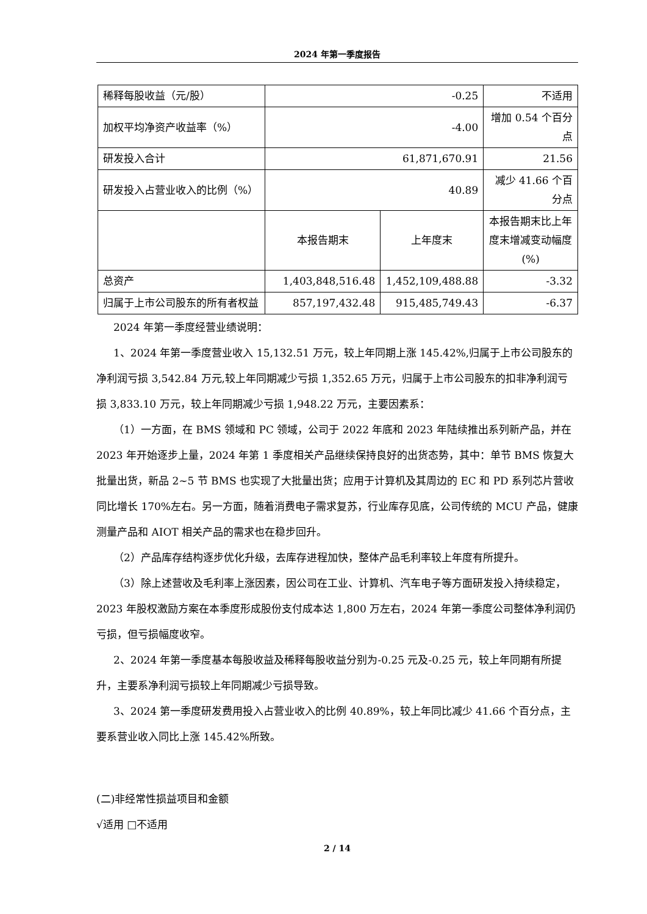2024 年第一季度报告
| 稀释每股收益（元/股） | -0.25 | | 不适用 |
| 加权平均净资产收益率（%） | -4.00 | | 增加 0.54 个百分点 |
| 研发投入合计 | 61,871,670.91 | | 21.56 |
| 研发投入占营业收入的比例（%） | 40.89 | | 减少 41.66 个百分点 |
| | 本报告期末 | 上年度末 | 本报告期末比上年度末增减变动幅度(%) |
| 总资产 | 1,403,848,516.48 | 1,452,109,488.88 | -3.32 |
| 归属于上市公司股东的所有者权益 | 857,197,432.48 | 915,485,749.43 | -6.37 |
2024 年第一季度经营业绩说明：
1、2024 年第一季度营业收入 15,132.51 万元，较上年同期上涨 145.42%,归属于上市公司股东的净利润亏损 3,542.84 万元,较上年同期减少亏损 1,352.65 万元，归属于上市公司股东的扣非净利润亏损 3,833.10 万元，较上年同期减少亏损 1,948.22 万元，主要因素系：
（1）一方面，在 BMS 领域和 PC 领域，公司于 2022 年底和 2023 年陆续推出系列新产品，并在 2023 年开始逐步上量，2024 年第 1 季度相关产品继续保持良好的出货态势，其中：单节 BMS 恢复大批量出货，新品 2~5 节 BMS 也实现了大批量出货；应用于计算机及其周边的 EC 和 PD 系列芯片营收同比增长 170%左右。另一方面，随着消费电子需求复苏，行业库存见底，公司传统的 MCU 产品，健康测量产品和 AIOT 相关产品的需求也在稳步回升。
（2）产品库存结构逐步优化升级，去库存进程加快，整体产品毛利率较上年度有所提升。
（3）除上述营收及毛利率上涨因素，因公司在工业、计算机、汽车电子等方面研发投入持续稳定，2023 年股权激励方案在本季度形成股份支付成本达 1,800 万左右，2024 年第一季度公司整体净利润仍亏损，但亏损幅度收窄。
2、2024 年第一季度基本每股收益及稀释每股收益分别为-0.25 元及-0.25 元，较上年同期有所提升，主要系净利润亏损较上年同期减少亏损导致。
3、2024 第一季度研发费用投入占营业收入的比例 40.89%，较上年同比减少 41.66 个百分点，主要系营业收入同比上涨 145.42%所致。
(二)非经常性损益项目和金额
√适用 □不适用
2 / 14